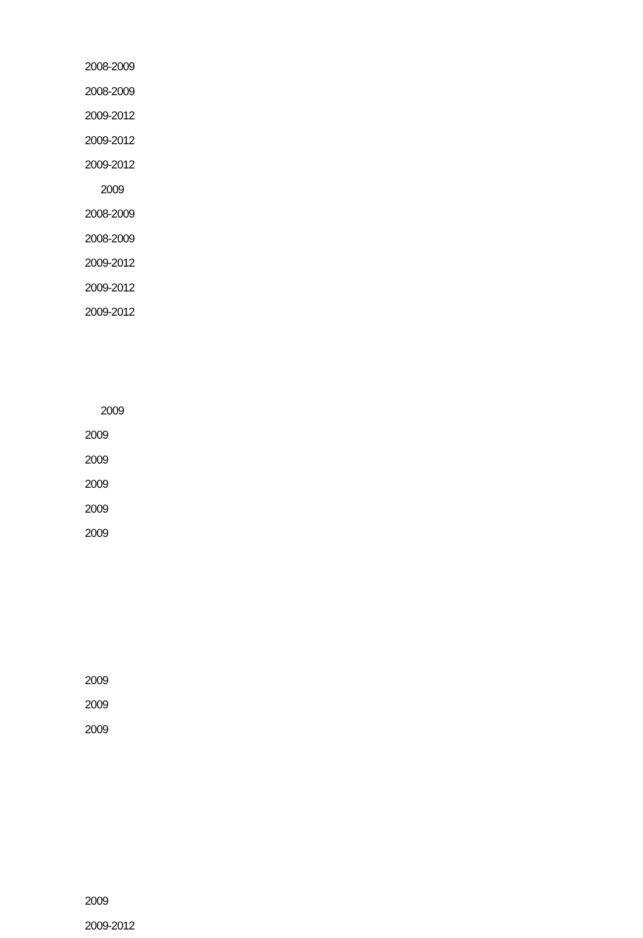2008-2009
2008-2009
2009-2012
2009-2012
2009-2012
2009
2008-2009
2008-2009
2009-2012
2009-2012
2009-2012
2009
2009
2009
2009
2009
2009
2009
2009
2009
2009
2009-2012